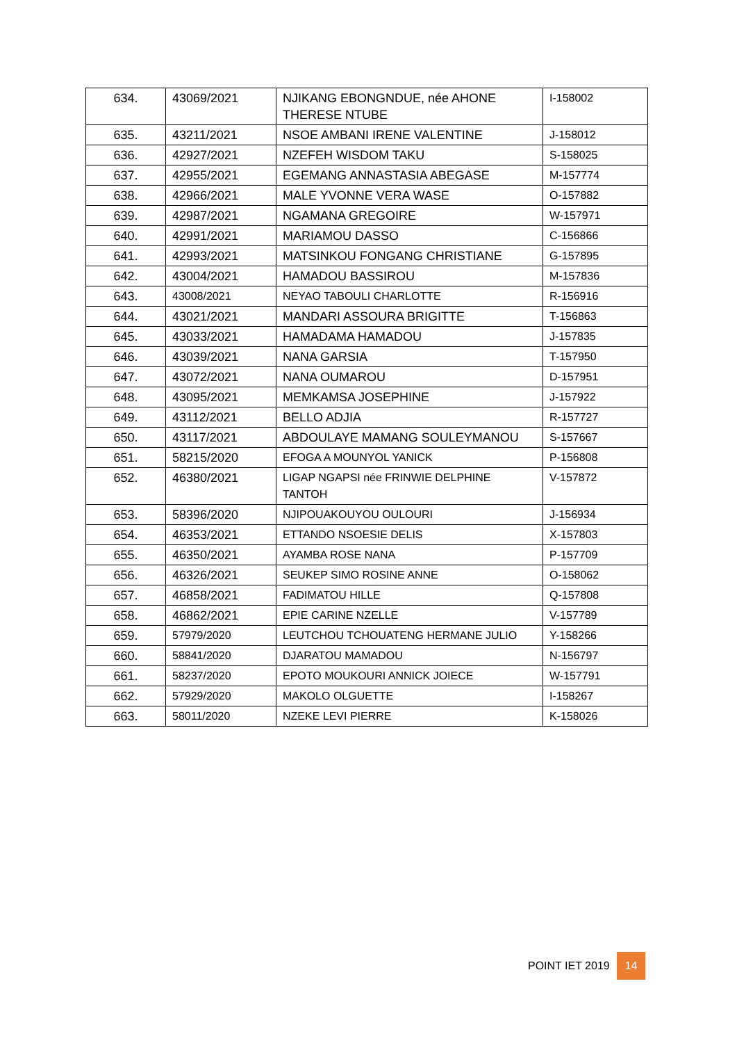| 634. | 43069/2021 | NJIKANG EBONGNDUE, née AHONE THERESE NTUBE | I-158002 |
| 635. | 43211/2021 | NSOE AMBANI IRENE VALENTINE | J-158012 |
| 636. | 42927/2021 | NZEFEH WISDOM TAKU | S-158025 |
| 637. | 42955/2021 | EGEMANG ANNASTASIA ABEGASE | M-157774 |
| 638. | 42966/2021 | MALE YVONNE VERA WASE | O-157882 |
| 639. | 42987/2021 | NGAMANA GREGOIRE | W-157971 |
| 640. | 42991/2021 | MARIAMOU DASSO | C-156866 |
| 641. | 42993/2021 | MATSINKOU FONGANG CHRISTIANE | G-157895 |
| 642. | 43004/2021 | HAMADOU BASSIROU | M-157836 |
| 643. | 43008/2021 | NEYAO TABOULI CHARLOTTE | R-156916 |
| 644. | 43021/2021 | MANDARI ASSOURA BRIGITTE | T-156863 |
| 645. | 43033/2021 | HAMADAMA HAMADOU | J-157835 |
| 646. | 43039/2021 | NANA GARSIA | T-157950 |
| 647. | 43072/2021 | NANA OUMAROU | D-157951 |
| 648. | 43095/2021 | MEMKAMSA JOSEPHINE | J-157922 |
| 649. | 43112/2021 | BELLO ADJIA | R-157727 |
| 650. | 43117/2021 | ABDOULAYE MAMANG SOULEYMANOU | S-157667 |
| 651. | 58215/2020 | EFOGA A MOUNYOL YANICK | P-156808 |
| 652. | 46380/2021 | LIGAP NGAPSI née FRINWIE DELPHINE TANTOH | V-157872 |
| 653. | 58396/2020 | NJIPOUAKOUYOU OULOURI | J-156934 |
| 654. | 46353/2021 | ETTANDO NSOESIE DELIS | X-157803 |
| 655. | 46350/2021 | AYAMBA ROSE NANA | P-157709 |
| 656. | 46326/2021 | SEUKEP SIMO ROSINE ANNE | O-158062 |
| 657. | 46858/2021 | FADIMATOU HILLE | Q-157808 |
| 658. | 46862/2021 | EPIE CARINE NZELLE | V-157789 |
| 659. | 57979/2020 | LEUTCHOU TCHOUATENG HERMANE JULIO | Y-158266 |
| 660. | 58841/2020 | DJARATOU MAMADOU | N-156797 |
| 661. | 58237/2020 | EPOTO MOUKOURI ANNICK JOIECE | W-157791 |
| 662. | 57929/2020 | MAKOLO OLGUETTE | I-158267 |
| 663. | 58011/2020 | NZEKE LEVI PIERRE | K-158026 |
POINT IET 2019 14